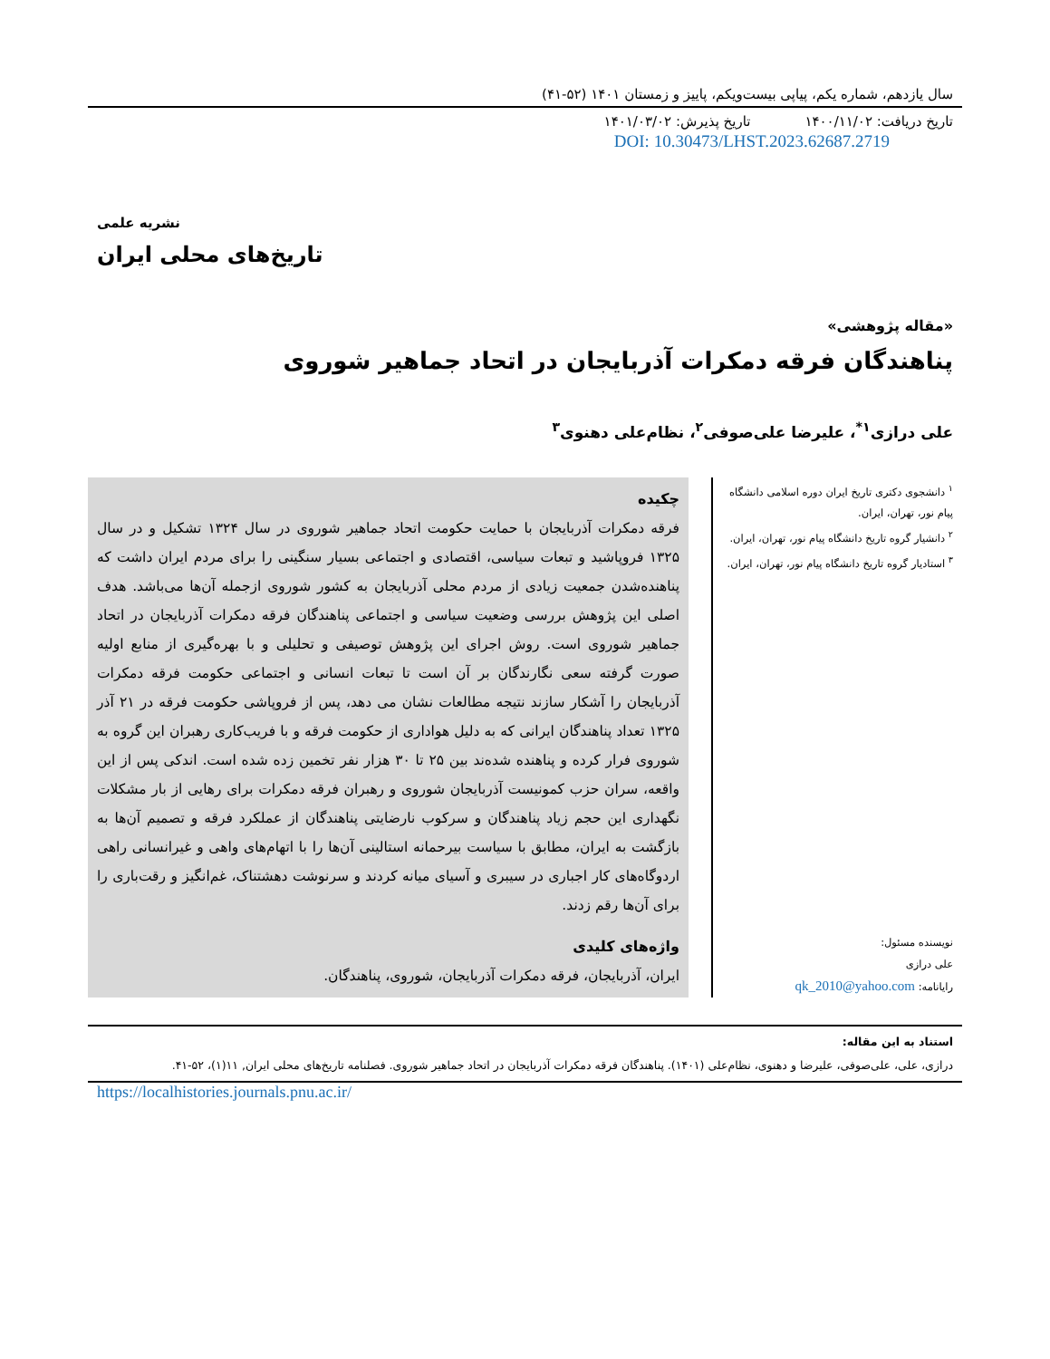سال یازدهم، شماره یکم، پیاپی بیست‌ویکم، پاییز و زمستان ۱۴۰۱ (۵۲-۴۱)
تاریخ دریافت: ۱۴۰۰/۱۱/۰۲ تاریخ پذیرش: ۱۴۰۱/۰۳/۰۲
DOI: 10.30473/LHST.2023.62687.2719
نشریه علمی
تاریخ‌های محلی ایران
«مقاله پژوهشی»
پناهندگان فرقه دمکرات آذربایجان در اتحاد جماهیر شوروی
علی درازی<sup>۱*</sup>، علیرضا علی‌صوفی<sup>۲</sup>، نظام‌علی دهنوی<sup>۳</sup>
<sup>۱</sup> دانشجوی دکتری تاریخ ایران دوره اسلامی دانشگاه پیام نور، تهران، ایران.
<sup>۲</sup> دانشیار گروه تاریخ دانشگاه پیام نور، تهران، ایران.
<sup>۳</sup> استادیار گروه تاریخ دانشگاه پیام نور، تهران، ایران.
نویسنده مسئول:
علی درازی
رایانامه: qk_2010@yahoo.com
چکیده
فرقه دمکرات آذربایجان با حمایت حکومت اتحاد جماهیر شوروی در سال ۱۳۲۴ تشکیل و در سال ۱۳۲۵ فروپاشید و تبعات سیاسی، اقتصادی و اجتماعی بسیار سنگینی را برای مردم ایران داشت که پناهنده‌شدن جمعیت زیادی از مردم محلی آذربایجان به کشور شوروی ازجمله آن‌ها می‌باشد. هدف اصلی این پژوهش بررسی وضعیت سیاسی و اجتماعی پناهندگان فرقه دمکرات آذربایجان در اتحاد جماهیر شوروی است. روش اجرای این پژوهش توصیفی و تحلیلی و با بهره‌گیری از منابع اولیه صورت گرفته سعی نگارندگان بر آن است تا تبعات انسانی و اجتماعی حکومت فرقه دمکرات آذربایجان را آشکار سازند نتیجه مطالعات نشان می دهد، پس از فروپاشی حکومت فرقه در ۲۱ آذر ۱۳۲۵ تعداد پناهندگان ایرانی که به دلیل هواداری از حکومت فرقه و با فریب‌کاری رهبران این گروه به شوروی فرار کرده و پناهنده شده‌ند بین ۲۵ تا ۳۰ هزار نفر تخمین زده شده است. اندکی پس از این واقعه، سران حزب کمونیست آذربایجان شوروی و رهبران فرقه دمکرات برای رهایی از بار مشکلات نگهداری این حجم زیاد پناهندگان و سرکوب نارضایتی پناهندگان از عملکرد فرقه و تصمیم آن‌ها به بازگشت به ایران، مطابق با سیاست بیرحمانه استالینی آن‌ها را با اتهام‌های واهی و غیرانسانی راهی اردوگاه‌های کار اجباری در سیبری و آسیای میانه کردند و سرنوشت دهشتناک، غم‌انگیز و رقت‌باری را برای آن‌ها رقم زدند.
واژه‌های کلیدی
ایران، آذربایجان، فرقه دمکرات آذربایجان، شوروی، پناهندگان.
استناد به این مقاله:
درازی، علی، علی‌صوفی، علیرضا و دهنوی، نظام‌علی (۱۴۰۱). پناهندگان فرقه دمکرات آذربایجان در اتحاد جماهیر شوروی. فصلنامه تاریخ‌های محلی ایران, ۱۱(۱)، ۵۲-۴۱.
https://localhistories.journals.pnu.ac.ir/